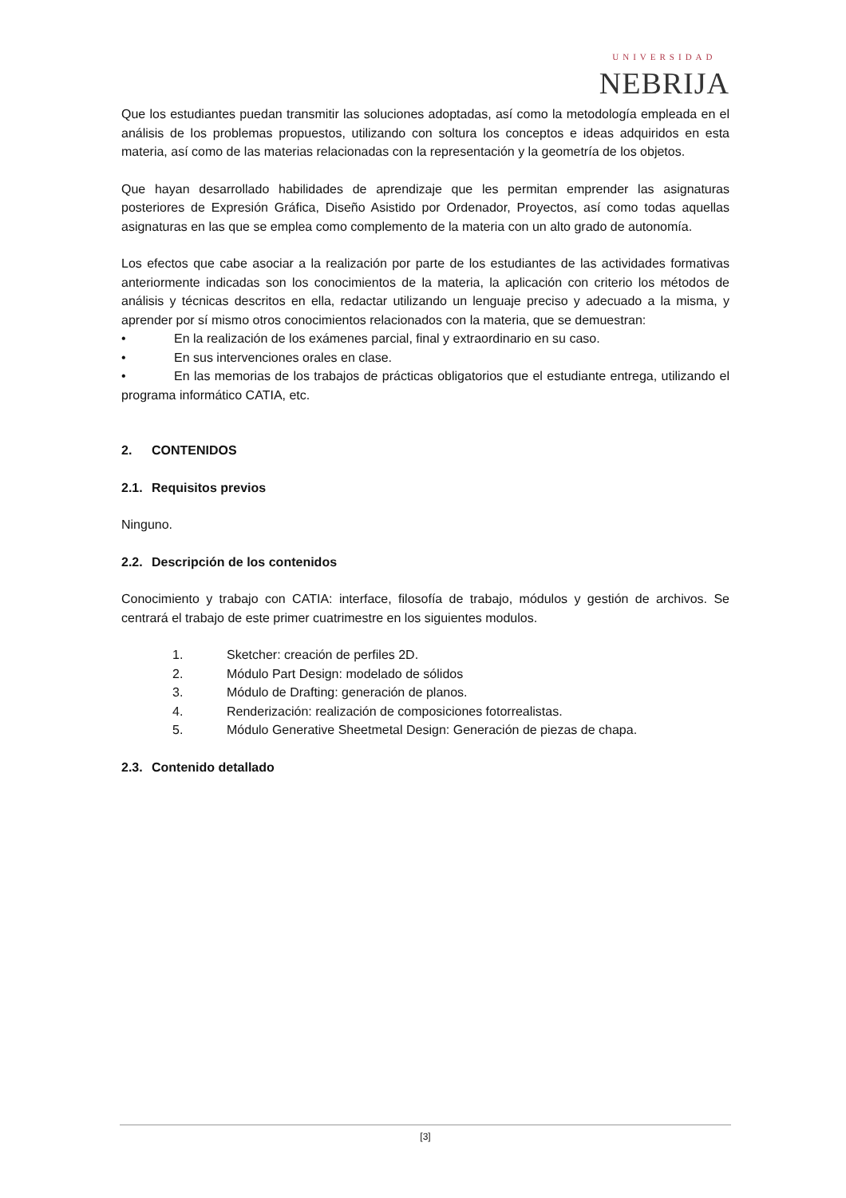UNIVERSIDAD
NEBRIJA
Que los estudiantes puedan transmitir las soluciones adoptadas, así como la metodología empleada en el análisis de los problemas propuestos, utilizando con soltura los conceptos e ideas adquiridos en esta materia, así como de las materias relacionadas con la representación y la geometría de los objetos.
Que hayan desarrollado habilidades de aprendizaje que les permitan emprender las asignaturas posteriores de Expresión Gráfica, Diseño Asistido por Ordenador, Proyectos, así como todas aquellas asignaturas en las que se emplea como complemento de la materia con un alto grado de autonomía.
Los efectos que cabe asociar a la realización por parte de los estudiantes de las actividades formativas anteriormente indicadas son los conocimientos de la materia, la aplicación con criterio los métodos de análisis y técnicas descritos en ella, redactar utilizando un lenguaje preciso y adecuado a la misma, y aprender por sí mismo otros conocimientos relacionados con la materia, que se demuestran:
• En la realización de los exámenes parcial, final y extraordinario en su caso.
• En sus intervenciones orales en clase.
• En las memorias de los trabajos de prácticas obligatorios que el estudiante entrega, utilizando el programa informático CATIA, etc.
2. CONTENIDOS
2.1. Requisitos previos
Ninguno.
2.2. Descripción de los contenidos
Conocimiento y trabajo con CATIA: interface, filosofía de trabajo, módulos y gestión de archivos. Se centrará el trabajo de este primer cuatrimestre en los siguientes modulos.
1. Sketcher: creación de perfiles 2D.
2. Módulo Part Design: modelado de sólidos
3. Módulo de Drafting: generación de planos.
4. Renderización: realización de composiciones fotorrealistas.
5. Módulo Generative Sheetmetal Design: Generación de piezas de chapa.
2.3. Contenido detallado
[3]